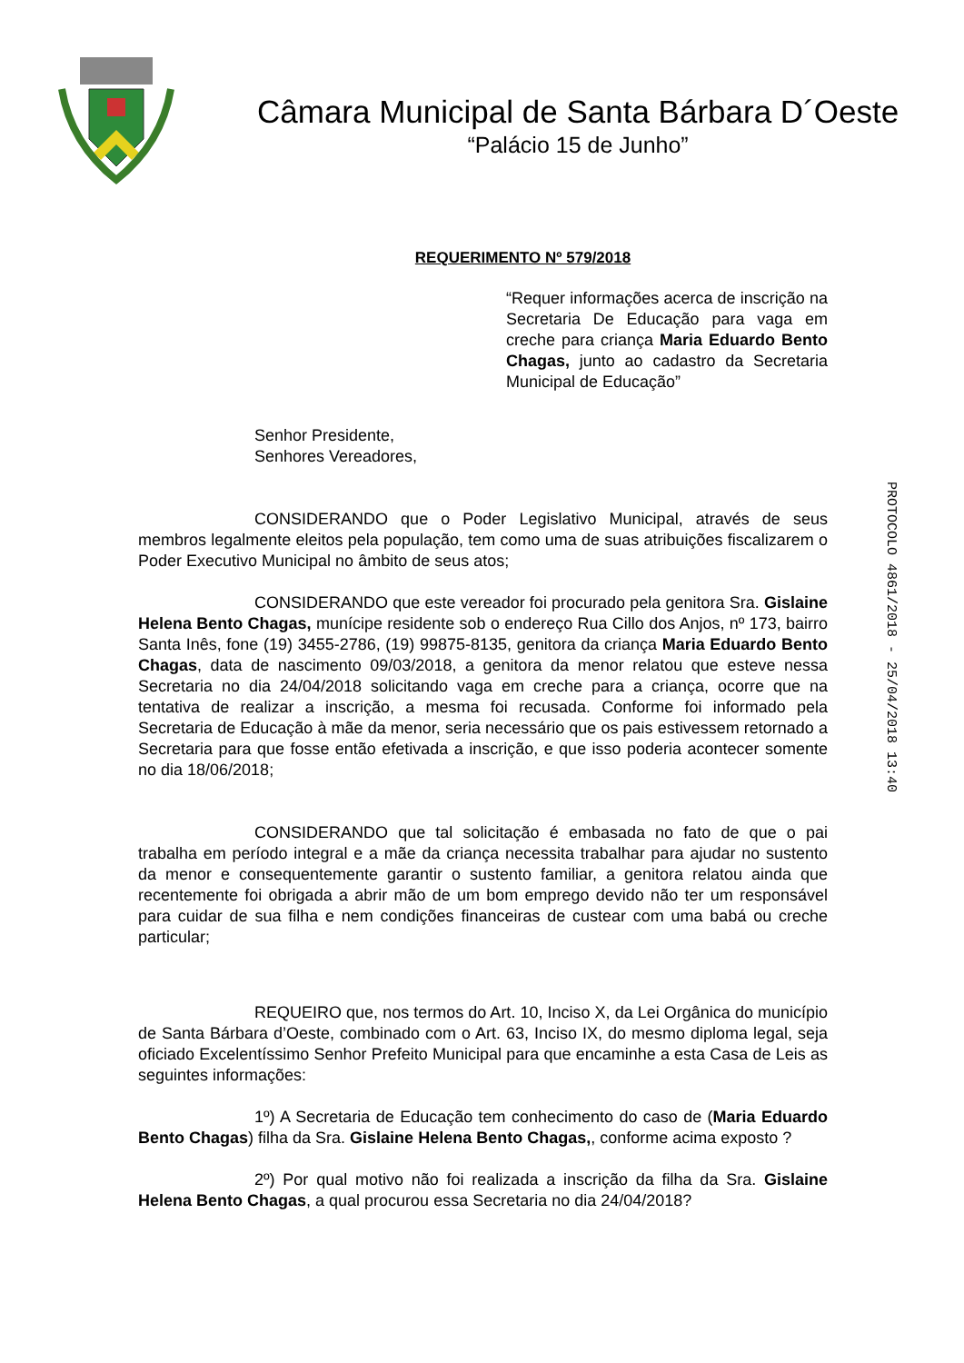Câmara Municipal de Santa Bárbara D´Oeste
“Palácio 15 de Junho”
REQUERIMENTO Nº 579/2018
“Requer informações acerca de inscrição na Secretaria De Educação para vaga em creche para criança Maria Eduardo Bento Chagas, junto ao cadastro da Secretaria Municipal de Educação”
Senhor Presidente,
Senhores Vereadores,
CONSIDERANDO que o Poder Legislativo Municipal, através de seus membros legalmente eleitos pela população, tem como uma de suas atribuições fiscalizarem o Poder Executivo Municipal no âmbito de seus atos;
CONSIDERANDO que este vereador foi procurado pela genitora Sra. Gislaine Helena Bento Chagas, munícipe residente sob o endereço Rua Cillo dos Anjos, nº 173, bairro Santa Inês, fone (19) 3455-2786, (19) 99875-8135, genitora da criança Maria Eduardo Bento Chagas, data de nascimento 09/03/2018, a genitora da menor relatou que esteve nessa Secretaria no dia 24/04/2018 solicitando vaga em creche para a criança, ocorre que na tentativa de realizar a inscrição, a mesma foi recusada. Conforme foi informado pela Secretaria de Educação à mãe da menor, seria necessário que os pais estivessem retornado a Secretaria para que fosse então efetivada a inscrição, e que isso poderia acontecer somente no dia 18/06/2018;
CONSIDERANDO que tal solicitação é embasada no fato de que o pai trabalha em período integral e a mãe da criança necessita trabalhar para ajudar no sustento da menor e consequentemente garantir o sustento familiar, a genitora relatou ainda que recentemente foi obrigada a abrir mão de um bom emprego devido não ter um responsável para cuidar de sua filha e nem condições financeiras de custear com uma babá ou creche particular;
REQUEIRO que, nos termos do Art. 10, Inciso X, da Lei Orgânica do município de Santa Bárbara d’Oeste, combinado com o Art. 63, Inciso IX, do mesmo diploma legal, seja oficiado Excelentíssimo Senhor Prefeito Municipal para que encaminhe a esta Casa de Leis as seguintes informações:
1º) A Secretaria de Educação tem conhecimento do caso de (Maria Eduardo Bento Chagas) filha da Sra. Gislaine Helena Bento Chagas,, conforme acima exposto ?
2º) Por qual motivo não foi realizada a inscrição da filha da Sra. Gislaine Helena Bento Chagas, a qual procurou essa Secretaria no dia 24/04/2018?
PROTOCOLO 4861/2018 - 25/04/2018 13:40